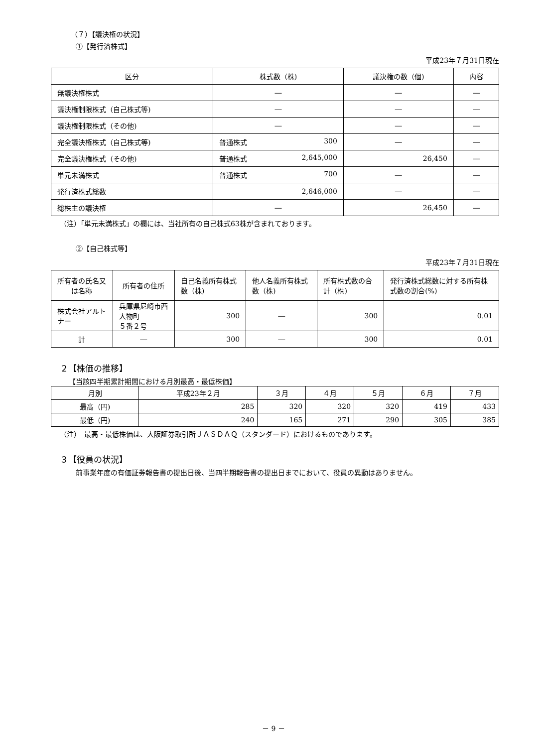（７）【議決権の状況】
①【発行済株式】
平成23年７月31日現在
| 区分 | 株式数（株) | 議決権の数（個) | 内容 |
| --- | --- | --- | --- |
| 無議決権株式 | ― | ― | ― |
| 議決権制限株式（自己株式等) | ― | ― | ― |
| 議決権制限株式（その他) | ― | ― | ― |
| 完全議決権株式（自己株式等) | 普通株式 300 | ― | ― |
| 完全議決権株式（その他) | 普通株式 2,645,000 | 26,450 | ― |
| 単元未満株式 | 普通株式 700 | ― | ― |
| 発行済株式総数 | 2,646,000 | ― | ― |
| 総株主の議決権 | ― | 26,450 | ― |
（注）「単元未満株式」の欄には、当社所有の自己株式63株が含まれております。
②【自己株式等】
平成23年７月31日現在
| 所有者の氏名又は名称 | 所有者の住所 | 自己名義所有株式数（株) | 他人名義所有株式数（株) | 所有株式数の合計（株) | 発行済株式総数に対する所有株式数の割合(%) |
| --- | --- | --- | --- | --- | --- |
| 株式会社アルトナー | 兵庫県尼崎市西大物町 ５番２号 | 300 | ― | 300 | 0.01 |
| 計 | ― | 300 | ― | 300 | 0.01 |
２【株価の推移】
【当該四半期累計期間における月別最高・最低株価】
| 月別 | 平成23年２月 | ３月 | ４月 | ５月 | ６月 | ７月 |
| --- | --- | --- | --- | --- | --- | --- |
| 最高（円) | 285 | 320 | 320 | 320 | 419 | 433 |
| 最低（円) | 240 | 165 | 271 | 290 | 305 | 385 |
（注）　最高・最低株価は、大阪証券取引所ＪＡＳＤＡＱ（スタンダード）におけるものであります。
３【役員の状況】
前事業年度の有価証券報告書の提出日後、当四半期報告書の提出日までにおいて、役員の異動はありません。
－ 9 －